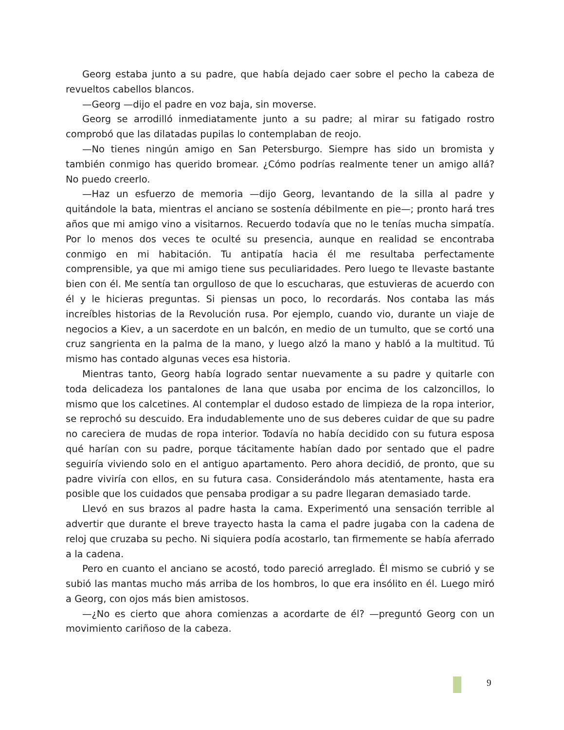Georg estaba junto a su padre, que había dejado caer sobre el pecho la cabeza de revueltos cabellos blancos.
—Georg —dijo el padre en voz baja, sin moverse.
Georg se arrodilló inmediatamente junto a su padre; al mirar su fatigado rostro comprobó que las dilatadas pupilas lo contemplaban de reojo.
—No tienes ningún amigo en San Petersburgo. Siempre has sido un bromista y también conmigo has querido bromear. ¿Cómo podrías realmente tener un amigo allá? No puedo creerlo.
—Haz un esfuerzo de memoria —dijo Georg, levantando de la silla al padre y quitándole la bata, mientras el anciano se sostenía débilmente en pie—; pronto hará tres años que mi amigo vino a visitarnos. Recuerdo todavía que no le tenías mucha simpatía. Por lo menos dos veces te oculté su presencia, aunque en realidad se encontraba conmigo en mi habitación. Tu antipatía hacia él me resultaba perfectamente comprensible, ya que mi amigo tiene sus peculiaridades. Pero luego te llevaste bastante bien con él. Me sentía tan orgulloso de que lo escucharas, que estuvieras de acuerdo con él y le hicieras preguntas. Si piensas un poco, lo recordarás. Nos contaba las más increíbles historias de la Revolución rusa. Por ejemplo, cuando vio, durante un viaje de negocios a Kiev, a un sacerdote en un balcón, en medio de un tumulto, que se cortó una cruz sangrienta en la palma de la mano, y luego alzó la mano y habló a la multitud. Tú mismo has contado algunas veces esa historia.
Mientras tanto, Georg había logrado sentar nuevamente a su padre y quitarle con toda delicadeza los pantalones de lana que usaba por encima de los calzoncillos, lo mismo que los calcetines. Al contemplar el dudoso estado de limpieza de la ropa interior, se reprochó su descuido. Era indudablemente uno de sus deberes cuidar de que su padre no careciera de mudas de ropa interior. Todavía no había decidido con su futura esposa qué harían con su padre, porque tácitamente habían dado por sentado que el padre seguiría viviendo solo en el antiguo apartamento. Pero ahora decidió, de pronto, que su padre viviría con ellos, en su futura casa. Considerándolo más atentamente, hasta era posible que los cuidados que pensaba prodigar a su padre llegaran demasiado tarde.
Llevó en sus brazos al padre hasta la cama. Experimentó una sensación terrible al advertir que durante el breve trayecto hasta la cama el padre jugaba con la cadena de reloj que cruzaba su pecho. Ni siquiera podía acostarlo, tan firmemente se había aferrado a la cadena.
Pero en cuanto el anciano se acostó, todo pareció arreglado. Él mismo se cubrió y se subió las mantas mucho más arriba de los hombros, lo que era insólito en él. Luego miró a Georg, con ojos más bien amistosos.
—¿No es cierto que ahora comienzas a acordarte de él? —preguntó Georg con un movimiento cariñoso de la cabeza.
9